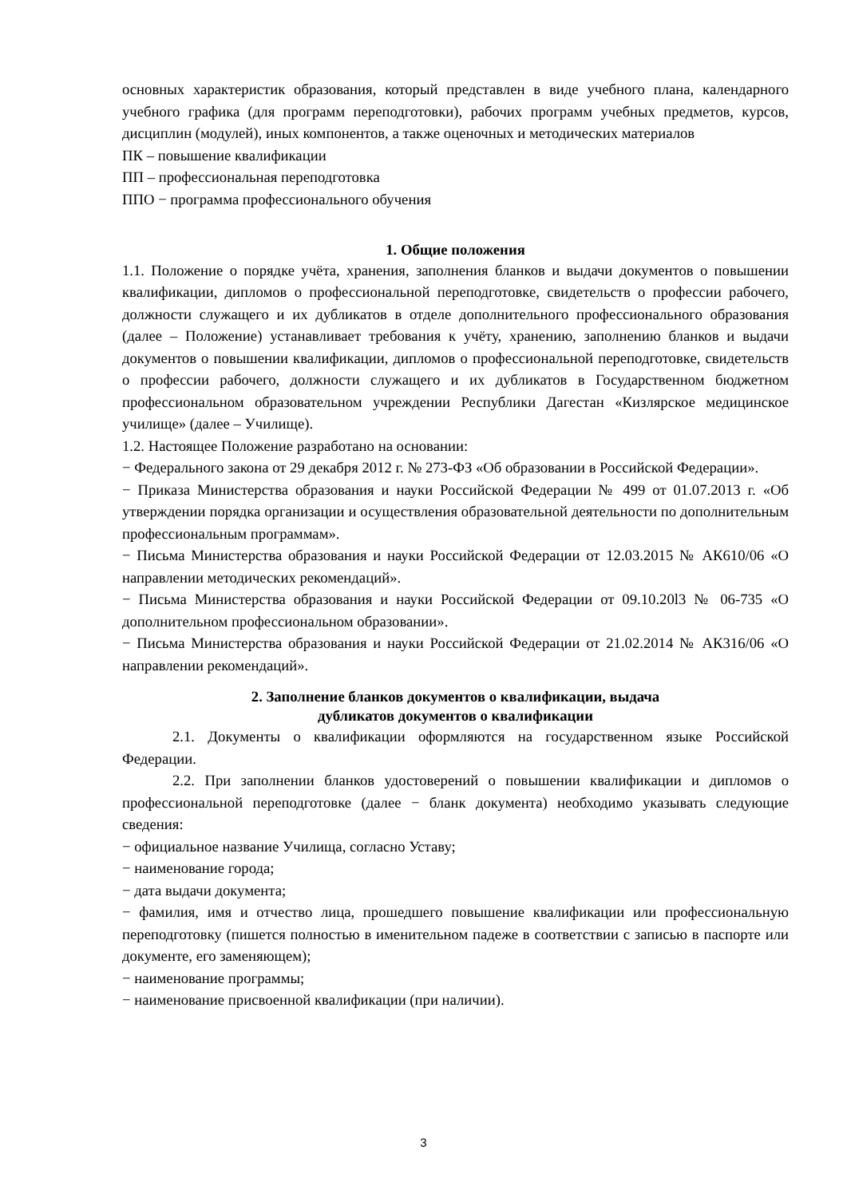основных характеристик образования, который представлен в виде учебного плана, календарного учебного графика (для программ переподготовки), рабочих программ учебных предметов, курсов, дисциплин (модулей), иных компонентов, а также оценочных и методических материалов
ПК – повышение квалификации
ПП – профессиональная переподготовка
ППО − программа профессионального обучения
1. Общие положения
1.1. Положение о порядке учёта, хранения, заполнения бланков и выдачи документов о повышении квалификации, дипломов о профессиональной переподготовке, свидетельств о профессии рабочего, должности служащего и их дубликатов в отделе дополнительного профессионального образования (далее – Положение) устанавливает требования к учёту, хранению, заполнению бланков и выдачи документов о повышении квалификации, дипломов о профессиональной переподготовке, свидетельств о профессии рабочего, должности служащего и их дубликатов в Государственном бюджетном профессиональном образовательном учреждении Республики Дагестан «Кизлярское медицинское училище» (далее – Училище).
1.2. Настоящее Положение разработано на основании:
− Федерального закона от 29 декабря 2012 г. № 273-ФЗ «Об образовании в Российской Федерации».
− Приказа Министерства образования и науки Российской Федерации № 499 от 01.07.2013 г. «Об утверждении порядка организации и осуществления образовательной деятельности по дополнительным профессиональным программам».
− Письма Министерства образования и науки Российской Федерации от 12.03.2015 № АК610/06 «О направлении методических рекомендаций».
− Письма Министерства образования и науки Российской Федерации от 09.10.20l3 № 06-735 «О дополнительном профессиональном образовании».
− Письма Министерства образования и науки Российской Федерации от 21.02.2014 № АК316/06 «О направлении рекомендаций».
2. Заполнение бланков документов о квалификации, выдача
дубликатов документов о квалификации
2.1. Документы о квалификации оформляются на государственном языке Российской Федерации.
2.2. При заполнении бланков удостоверений о повышении квалификации и дипломов о профессиональной переподготовке (далее − бланк документа) необходимо указывать следующие сведения:
− официальное название Училища, согласно Уставу;
− наименование города;
− дата выдачи документа;
− фамилия, имя и отчество лица, прошедшего повышение квалификации или профессиональную переподготовку (пишется полностью в именительном падеже в соответствии с записью в паспорте или документе, его заменяющем);
− наименование программы;
− наименование присвоенной квалификации (при наличии).
3